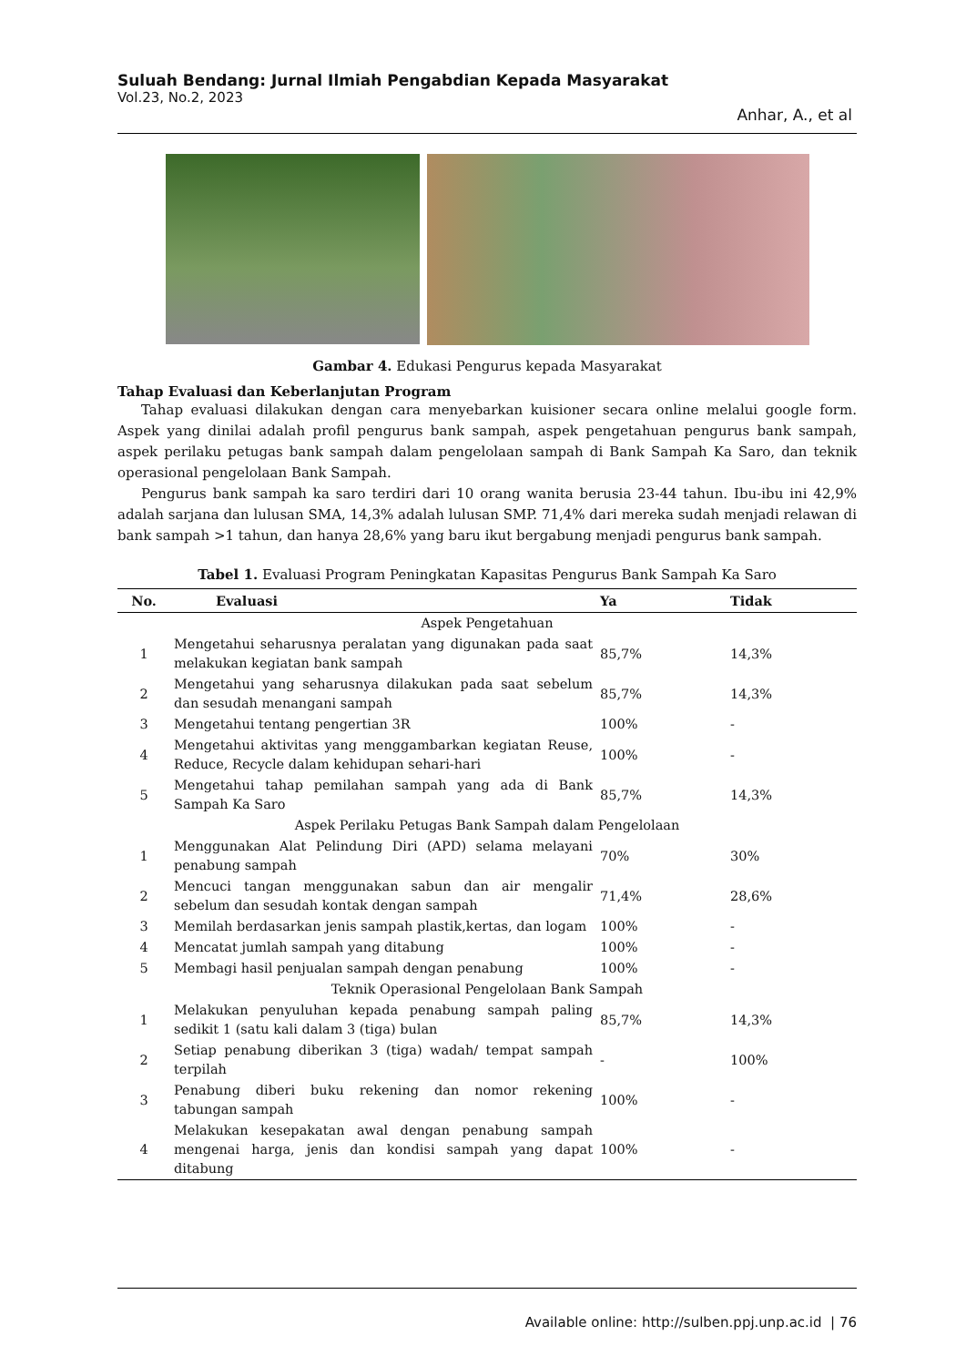Suluah Bendang: Jurnal Ilmiah Pengabdian Kepada Masyarakat
Vol.23, No.2, 2023
Anhar, A., et al
Gambar 4. Edukasi Pengurus kepada Masyarakat
Tahap Evaluasi dan Keberlanjutan Program
Tahap evaluasi dilakukan dengan cara menyebarkan kuisioner secara online melalui google form. Aspek yang dinilai adalah profil pengurus bank sampah, aspek pengetahuan pengurus bank sampah, aspek perilaku petugas bank sampah dalam pengelolaan sampah di Bank Sampah Ka Saro, dan teknik operasional pengelolaan Bank Sampah.
Pengurus bank sampah ka saro terdiri dari 10 orang wanita berusia 23-44 tahun. Ibu-ibu ini 42,9% adalah sarjana dan lulusan SMA, 14,3% adalah lulusan SMP. 71,4% dari mereka sudah menjadi relawan di bank sampah >1 tahun, dan hanya 28,6% yang baru ikut bergabung menjadi pengurus bank sampah.
Tabel 1. Evaluasi Program Peningkatan Kapasitas Pengurus Bank Sampah Ka Saro
| No. | Evaluasi | Ya | Tidak |
| --- | --- | --- | --- |
| Aspek Pengetahuan | | | |
| 1 | Mengetahui seharusnya peralatan yang digunakan pada saat melakukan kegiatan bank sampah | 85,7% | 14,3% |
| 2 | Mengetahui yang seharusnya dilakukan pada saat sebelum dan sesudah menangani sampah | 85,7% | 14,3% |
| 3 | Mengetahui tentang pengertian 3R | 100% | - |
| 4 | Mengetahui aktivitas yang menggambarkan kegiatan Reuse, Reduce, Recycle dalam kehidupan sehari-hari | 100% | - |
| 5 | Mengetahui tahap pemilahan sampah yang ada di Bank Sampah Ka Saro | 85,7% | 14,3% |
| Aspek Perilaku Petugas Bank Sampah dalam Pengelolaan | | | |
| 1 | Menggunakan Alat Pelindung Diri (APD) selama melayani penabung sampah | 70% | 30% |
| 2 | Mencuci tangan menggunakan sabun dan air mengalir sebelum dan sesudah kontak dengan sampah | 71,4% | 28,6% |
| 3 | Memilah berdasarkan jenis sampah plastik,kertas, dan logam | 100% | - |
| 4 | Mencatat jumlah sampah yang ditabung | 100% | - |
| 5 | Membagi hasil penjualan sampah dengan penabung | 100% | - |
| Teknik Operasional Pengelolaan Bank Sampah | | | |
| 1 | Melakukan penyuluhan kepada penabung sampah paling sedikit 1 (satu kali dalam 3 (tiga) bulan | 85,7% | 14,3% |
| 2 | Setiap penabung diberikan 3 (tiga) wadah/ tempat sampah terpilah | - | 100% |
| 3 | Penabung diberi buku rekening dan nomor rekening tabungan sampah | 100% | - |
| 4 | Melakukan kesepakatan awal dengan penabung sampah mengenai harga, jenis dan kondisi sampah yang dapat ditabung | 100% | - |
Available online: http://sulben.ppj.unp.ac.id | 76